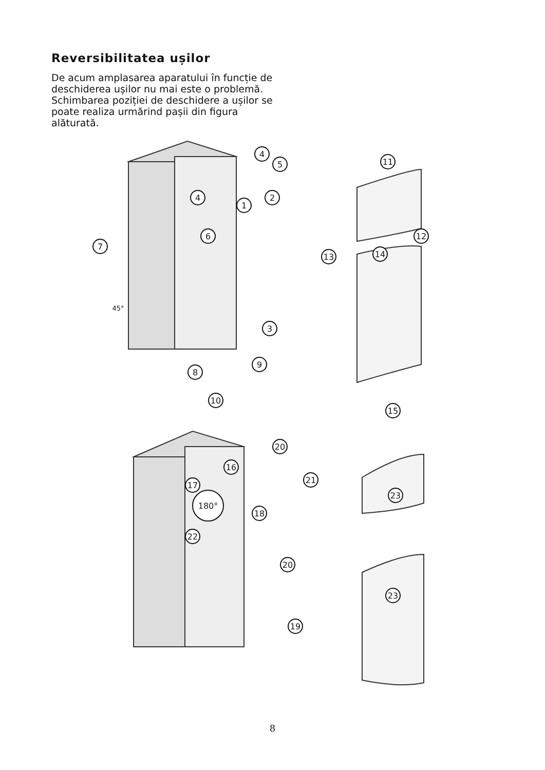Reversibilitatea ușilor
De acum amplasarea aparatului în funcție de deschiderea ușilor nu mai este o problemă. Schimbarea poziției de deschidere a ușilor se poate realiza urmărind pașii din figura alăturată.
4
5
4
2
1
6
7
3
8
9
10
11
12
13
14
15
20
16
17
180°
18
21
23
22
20
23
19
45°
8